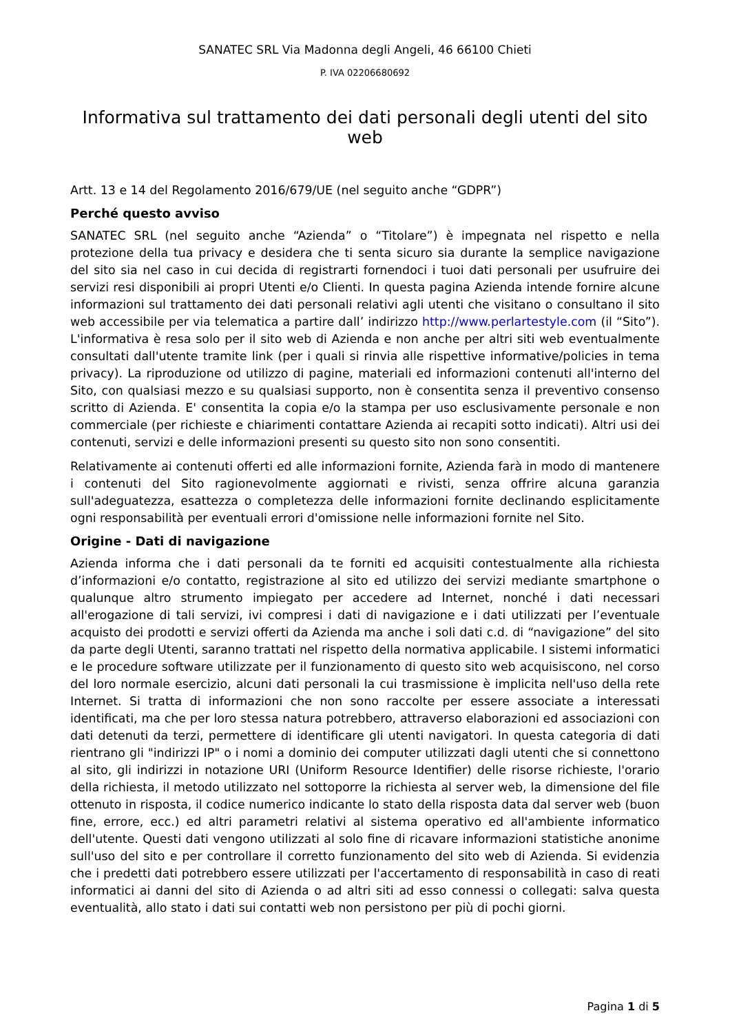SANATEC SRL Via Madonna degli Angeli, 46 66100 Chieti
P. IVA 02206680692
Informativa sul trattamento dei dati personali degli utenti del sito web
Artt. 13 e 14 del Regolamento 2016/679/UE (nel seguito anche “GDPR”)
Perché questo avviso
SANATEC SRL (nel seguito anche “Azienda” o “Titolare”) è impegnata nel rispetto e nella protezione della tua privacy e desidera che ti senta sicuro sia durante la semplice navigazione del sito sia nel caso in cui decida di registrarti fornendoci i tuoi dati personali per usufruire dei servizi resi disponibili ai propri Utenti e/o Clienti. In questa pagina Azienda intende fornire alcune informazioni sul trattamento dei dati personali relativi agli utenti che visitano o consultano il sito web accessibile per via telematica a partire dall’ indirizzo http://www.perlartestyle.com (il “Sito”). L'informativa è resa solo per il sito web di Azienda e non anche per altri siti web eventualmente consultati dall'utente tramite link (per i quali si rinvia alle rispettive informative/policies in tema privacy). La riproduzione od utilizzo di pagine, materiali ed informazioni contenuti all'interno del Sito, con qualsiasi mezzo e su qualsiasi supporto, non è consentita senza il preventivo consenso scritto di Azienda. E' consentita la copia e/o la stampa per uso esclusivamente personale e non commerciale (per richieste e chiarimenti contattare Azienda ai recapiti sotto indicati). Altri usi dei contenuti, servizi e delle informazioni presenti su questo sito non sono consentiti.
Relativamente ai contenuti offerti ed alle informazioni fornite, Azienda farà in modo di mantenere i contenuti del Sito ragionevolmente aggiornati e rivisti, senza offrire alcuna garanzia sull'adeguatezza, esattezza o completezza delle informazioni fornite declinando esplicitamente ogni responsabilità per eventuali errori d'omissione nelle informazioni fornite nel Sito.
Origine - Dati di navigazione
Azienda informa che i dati personali da te forniti ed acquisiti contestualmente alla richiesta d’informazioni e/o contatto, registrazione al sito ed utilizzo dei servizi mediante smartphone o qualunque altro strumento impiegato per accedere ad Internet, nonché i dati necessari all'erogazione di tali servizi, ivi compresi i dati di navigazione e i dati utilizzati per l’eventuale acquisto dei prodotti e servizi offerti da Azienda ma anche i soli dati c.d. di “navigazione” del sito da parte degli Utenti, saranno trattati nel rispetto della normativa applicabile. I sistemi informatici e le procedure software utilizzate per il funzionamento di questo sito web acquisiscono, nel corso del loro normale esercizio, alcuni dati personali la cui trasmissione è implicita nell'uso della rete Internet. Si tratta di informazioni che non sono raccolte per essere associate a interessati identificati, ma che per loro stessa natura potrebbero, attraverso elaborazioni ed associazioni con dati detenuti da terzi, permettere di identificare gli utenti navigatori. In questa categoria di dati rientrano gli "indirizzi IP" o i nomi a dominio dei computer utilizzati dagli utenti che si connettono al sito, gli indirizzi in notazione URI (Uniform Resource Identifier) delle risorse richieste, l'orario della richiesta, il metodo utilizzato nel sottoporre la richiesta al server web, la dimensione del file ottenuto in risposta, il codice numerico indicante lo stato della risposta data dal server web (buon fine, errore, ecc.) ed altri parametri relativi al sistema operativo ed all'ambiente informatico dell'utente. Questi dati vengono utilizzati al solo fine di ricavare informazioni statistiche anonime sull'uso del sito e per controllare il corretto funzionamento del sito web di Azienda. Si evidenzia che i predetti dati potrebbero essere utilizzati per l'accertamento di responsabilità in caso di reati informatici ai danni del sito di Azienda o ad altri siti ad esso connessi o collegati: salva questa eventualità, allo stato i dati sui contatti web non persistono per più di pochi giorni.
Pagina 1 di 5